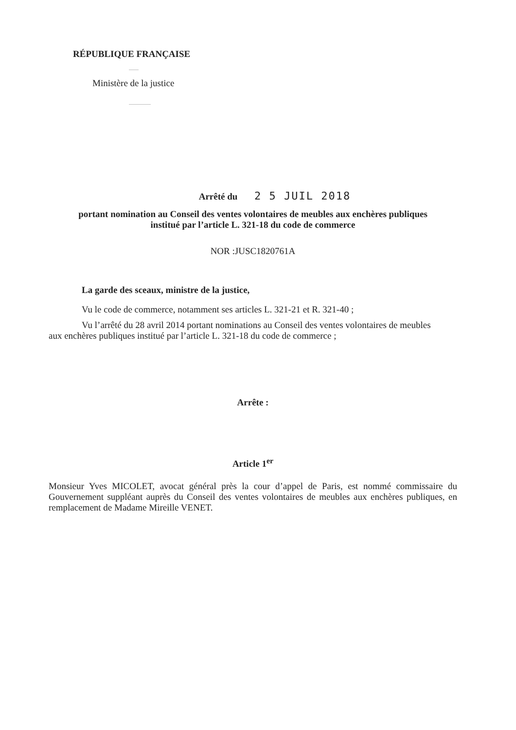RÉPUBLIQUE FRANÇAISE
Ministère de la justice
Arrêté du 2 5 JUIL 2018
portant nomination au Conseil des ventes volontaires de meubles aux enchères publiques
institué par l’article L. 321-18 du code de commerce
NOR :JUSC1820761A
La garde des sceaux, ministre de la justice,
Vu le code de commerce, notamment ses articles L. 321-21 et R. 321-40 ;
Vu l’arrêté du 28 avril 2014 portant nominations au Conseil des ventes volontaires de meubles aux enchères publiques institué par l’article L. 321-18 du code de commerce ;
Arrête :
Article 1<sup>er</sup>
Monsieur Yves MICOLET, avocat général près la cour d’appel de Paris, est nommé commissaire du Gouvernement suppléant auprès du Conseil des ventes volontaires de meubles aux enchères publiques, en remplacement de Madame Mireille VENET.